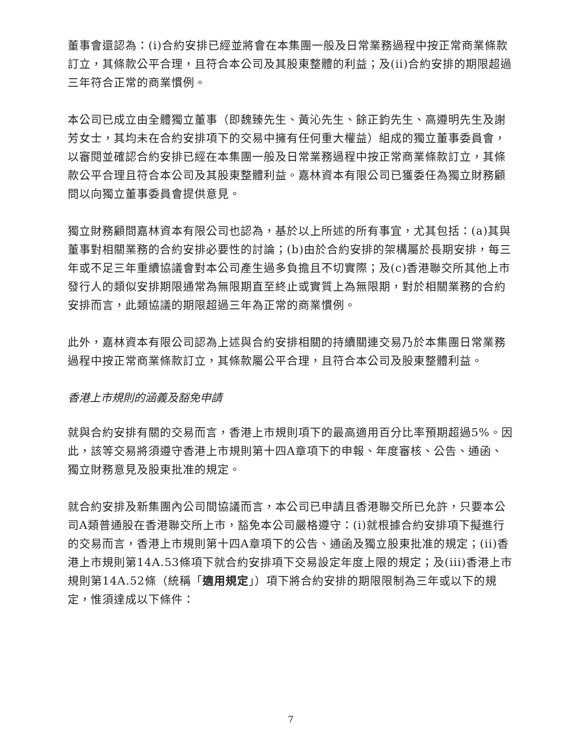董事會還認為：(i)合約安排已經並將會在本集團一般及日常業務過程中按正常商業條款訂立，其條款公平合理，且符合本公司及其股東整體的利益；及(ii)合約安排的期限超過三年符合正常的商業慣例。
本公司已成立由全體獨立董事（即魏臻先生、黃沁先生、餘正鈞先生、高遵明先生及謝芳女士，其均未在合約安排項下的交易中擁有任何重大權益）組成的獨立董事委員會，以審閱並確認合約安排已經在本集團一般及日常業務過程中按正常商業條款訂立，其條款公平合理且符合本公司及其股東整體利益。嘉林資本有限公司已獲委任為獨立財務顧問以向獨立董事委員會提供意見。
獨立財務顧問嘉林資本有限公司也認為，基於以上所述的所有事宜，尤其包括：(a)其與董事對相關業務的合約安排必要性的討論；(b)由於合約安排的架構屬於長期安排，每三年或不足三年重續協議會對本公司產生過多負擔且不切實際；及(c)香港聯交所其他上市發行人的類似安排期限通常為無限期直至終止或實質上為無限期，對於相關業務的合約安排而言，此類協議的期限超過三年為正常的商業慣例。
此外，嘉林資本有限公司認為上述與合約安排相關的持續關連交易乃於本集團日常業務過程中按正常商業條款訂立，其條款屬公平合理，且符合本公司及股東整體利益。
香港上市規則的涵義及豁免申請
就與合約安排有關的交易而言，香港上市規則項下的最高適用百分比率預期超過5%。因此，該等交易將須遵守香港上市規則第十四A章項下的申報、年度審核、公告、通函、獨立財務意見及股東批准的規定。
就合約安排及新集團內公司間協議而言，本公司已申請且香港聯交所已允許，只要本公司A類普通股在香港聯交所上市，豁免本公司嚴格遵守：(i)就根據合約安排項下擬進行的交易而言，香港上市規則第十四A章項下的公告、通函及獨立股東批准的規定；(ii)香港上市規則第14A.53條項下就合約安排項下交易設定年度上限的規定；及(iii)香港上市規則第14A.52條（統稱「適用規定」）項下將合約安排的期限限制為三年或以下的規定，惟須達成以下條件：
7